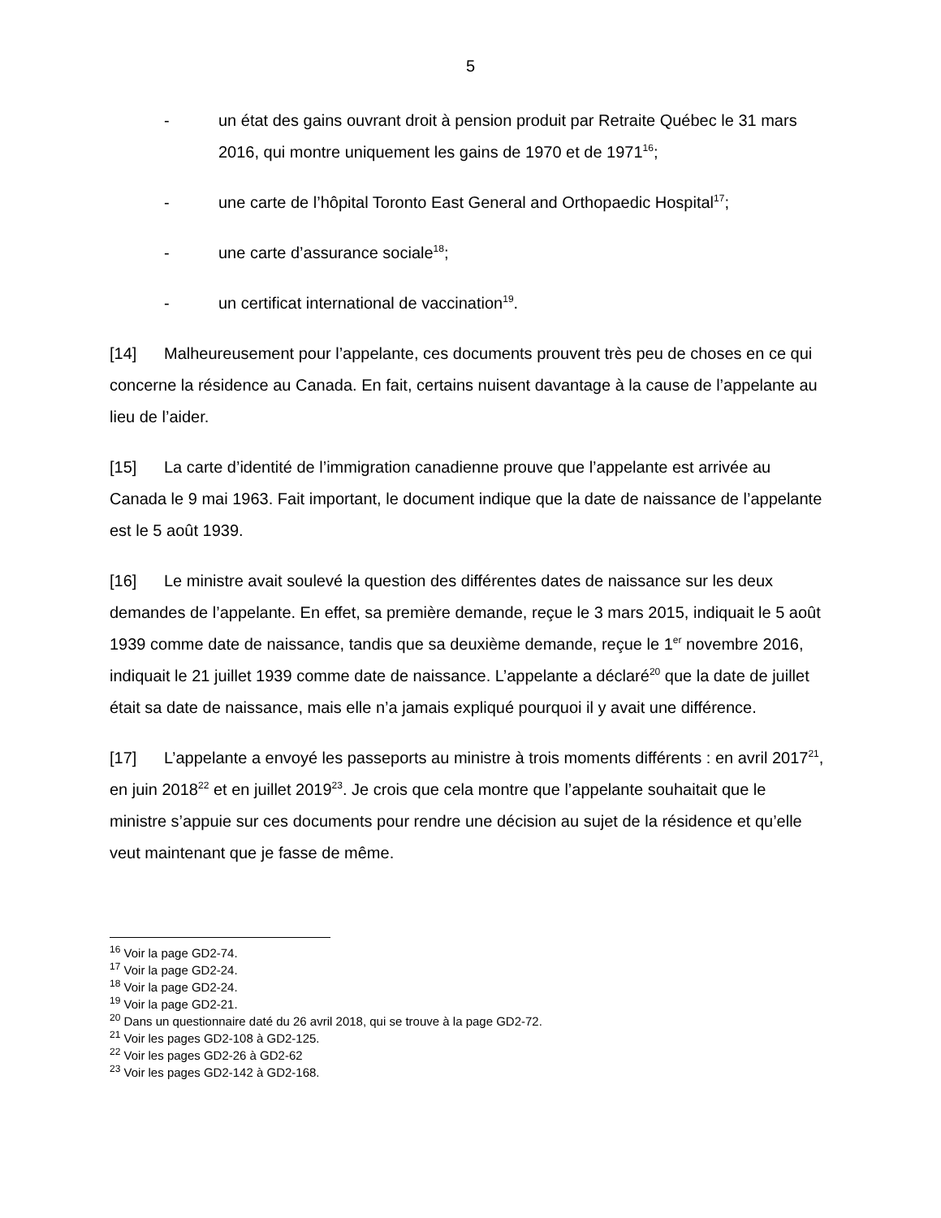5
- un état des gains ouvrant droit à pension produit par Retraite Québec le 31 mars 2016, qui montre uniquement les gains de 1970 et de 1971<sup>16</sup>;
- une carte de l’hôpital Toronto East General and Orthopaedic Hospital<sup>17</sup>;
- une carte d’assurance sociale<sup>18</sup>;
- un certificat international de vaccination<sup>19</sup>.
[14] Malheureusement pour l’appelante, ces documents prouvent très peu de choses en ce qui concerne la résidence au Canada. En fait, certains nuisent davantage à la cause de l’appelante au lieu de l’aider.
[15] La carte d’identité de l’immigration canadienne prouve que l’appelante est arrivée au Canada le 9 mai 1963. Fait important, le document indique que la date de naissance de l’appelante est le 5 août 1939.
[16] Le ministre avait soulevé la question des différentes dates de naissance sur les deux demandes de l’appelante. En effet, sa première demande, reçue le 3 mars 2015, indiquait le 5 août 1939 comme date de naissance, tandis que sa deuxième demande, reçue le 1<sup>er</sup> novembre 2016, indiquait le 21 juillet 1939 comme date de naissance. L’appelante a déclaré<sup>20</sup> que la date de juillet était sa date de naissance, mais elle n’a jamais expliqué pourquoi il y avait une différence.
[17] L’appelante a envoyé les passeports au ministre à trois moments différents : en avril 2017<sup>21</sup>, en juin 2018<sup>22</sup> et en juillet 2019<sup>23</sup>. Je crois que cela montre que l’appelante souhaitait que le ministre s’appuie sur ces documents pour rendre une décision au sujet de la résidence et qu’elle veut maintenant que je fasse de même.
<sup>16</sup> Voir la page GD2-74.
<sup>17</sup> Voir la page GD2-24.
<sup>18</sup> Voir la page GD2-24.
<sup>19</sup> Voir la page GD2-21.
<sup>20</sup> Dans un questionnaire daté du 26 avril 2018, qui se trouve à la page GD2-72.
<sup>21</sup> Voir les pages GD2-108 à GD2-125.
<sup>22</sup> Voir les pages GD2-26 à GD2-62
<sup>23</sup> Voir les pages GD2-142 à GD2-168.